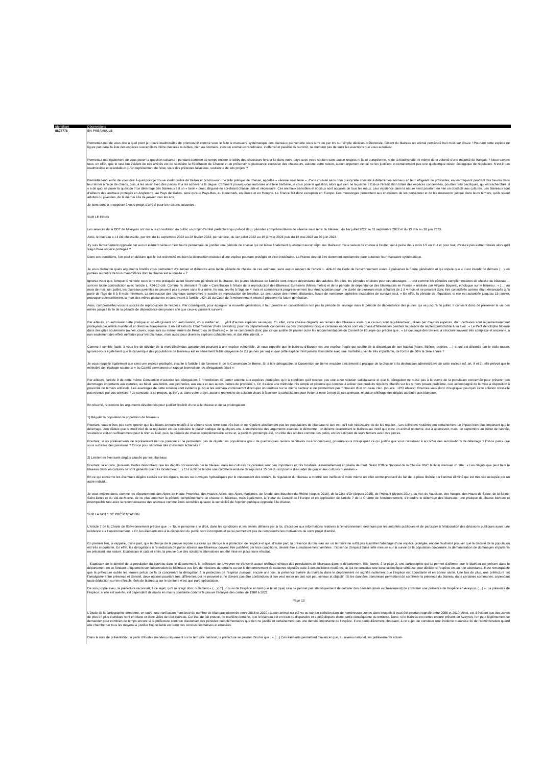| Identifiant | Observations |
| --- | --- |
| 8627775 | EN PRÉAMBULE Permettez-moi de vous dire à quel point je trouve inadmissible de promouvoir comme vous le faite le massacre systématique des blaireaux par vénerie sous terre ou par tirs sur simple décision préfectorale, faisant du blaireau un animal persécuté huit mois sur douze ! Pourtant cette espèce ne figure pas dans la liste des espèces susceptibles d'être classées nuisibles, bien au contraire, c'est un animal extraordinaire, inoffensif et paisible de surcroît, ne méritant pas de subir les exactions que vous autorisez. Permettez-moi également de vous poser la question suivante : pendant combien de temps encore le lobby des chasseurs fera la loi dans notre pays avec votre soutien sans aucun respect ni la loi européenne, ni de la biodiversité, ni même de la volonté d'une majorité de français ? Nous savons tous, en effet, que le seul but évident de ces arrêtés est de satisfaire la Fédération de Chasse et de préserver la jouissance exclusive des chasseurs, aucune autre raison, aucun argument censé ne les justifient et certainement pas une quelconque raison écologique de régulation. N'est-il pas inadmissible et scandaleux qu'un représentant de l'état, sous des prétextes fallacieux, soutienne de tels projets ? Permettez-moi enfin de vous dire à quel point je trouve inadmissible de tolérer et promouvoir une telle pratique de chasse, appelée « vénerie sous terre », d'une cruauté sans nom puisqu'elle consiste à déterrer les animaux en leur infligeant de profondes, en les traquant pendant des heures dans leur terrier à l'aide de chiens, puis, à les saisir avec des pinces et à les achever à la dague. Comment pouvez-vous autoriser une telle barbarie, je vous pose la question, alors que rien ne la justifie ? Est-ce l'éradication totale des espèces concernées, pourtant très pacifiques, qui est recherchée, il y a de quoi se poser la question ? Le déterrage des blaireaux est un « loisir » cruel, déguisé en soi-disant chasse utile et nécessaire. Ces animaux sensibles et sociaux sont accusés de tous les maux. Leur existence dans la nature n'est pourtant en rien un obstacle aux cultures. Les blaireaux sont d'ailleurs des animaux protégés en Angleterre, au Pays de Galles, ainsi qu'aux Pays-Bas, au Danemark, en Grèce et en Hongrie. La France fait donc exception en Europe. Ces mensonges permettent aux chasseurs de les persécuter et de les massacrer jusque dans leurs terriers, qu'ils soient adultes ou juvéniles, de la mi-mai à la mi-janvier tous les ans. Je tiens donc à m'opposer à votre projet d'arrêté pour les raisons suivantes : SUR LE FOND Les services de la DDT de l'Aveyron ont mis à la consultation du public un projet d'arrêté préfectoral qui prévoit deux périodes complémentaires de vénerie sous terre du blaireau, du 1er juillet 2022 au 11 septembre 2022 et du 15 mai au 30 juin 2023. Ainsi, le blaireau a-t-il été chassable, par tirs, du 11 septembre 2022 au 28 février 2023, par vènerie, du 1er juillet 2022 au 15 janvier 2023 puis du 15 mai 2023 au 30 juin 2023. J'y suis farouchement opposée car aucun élément sérieux n'est fourni permettant de justifier une période de chasse qui ne laisse finalement quasiment aucun répit aux blaireaux d'une saison de chasse à l'autre, soit à peine deux mois 1/2 en tout et pour tout, n'est-ce pas extraordinaire alors qu'il s'agit d'une espèce protégée ? Dans ces conditions, l'on peut en déduire que le but recherché est bien la destruction massive d'une espèce pourtant protégée et c'est intolérable. La France devrait être durement condamnée pour autoriser leur massacre systématique. Je vous demande quels arguments fondés vous permettent d'autoriser et d'étendre ainsi ladite période de chasse de ces animaux, sans aucun respect de l'article L. 424-10 du Code de l'environnement visant à préserver la future génération et qui stipule que « il est interdit de détruire (…) les portées ou petits de tous mammifères dont la chasse est autorisée » ? Ignorez-vous que, lorsque la vénerie sous terre est pratiquée avant l'ouverture générale de la chasse, les jeunes blaireaux de l'année sont encore dépendants des adultes. En effet, les périodes choisies pour ces abattages — tout comme les périodes complémentaires de chasse du blaireau — sont en totale contradiction avec l'article L. 424-10 cité. Comme l'a démontré l'étude « Contribution à l'étude de la reproduction des Blaireaux Eurasiens (Meles meles) et de la période de dépendance des blaireautins en France » réalisée par Virginie Boyaval, éthologue sur le blaireau : « […] au mois de mai, juin, juillet, les blaireaux juvéniles ne peuvent pas survivre sans leur mère. Ils sont sevrés à l'âge de 4 mois et commencent progressivement leur émancipation pour une durée de plusieurs mois s'étalant de 1 à 4 mois et ne peuvent donc être considérés comme étant émancipés qu'à partir de l'âge de 6 à 8 mois minimum. La destruction des blaireaux compromet le succès de reproduction de l'espèce. La destruction des mères allaitantes, laisse de nombreux orphelins incapables de survivre seul. » En effet, la période de régulation, si elle est autorisée jusqu'au 15 janvier, provoque potentiellement la mort des mères gestantes et contrevient à l'article L424.10 du Code de l'environnement visant à préserver la future génération. Ainsi, compromettez-vous le succès de reproduction de l'espèce. Par conséquent, pour épargner la nouvelle génération, il faut prendre en considération non pas la période de sevrage mais la période de dépendance des jeunes qui va jusqu'à fin juillet. Il convient donc de préserver la vie des mères jusqu'à la fin de la période de dépendance des jeunes afin que ceux-ci puissent survivre. Par ailleurs, en autorisant cette pratique et en élargissant son autorisation, vous mettez en … péril d'autres espèces sauvages. En effet, cette chasse dégrade les terriers des blaireaux alors que ceux-ci sont régulièrement utilisés par d'autres espèces, dont certaines sont réglementairement protégées par arrêté ministériel et directive européenne. Il en est ainsi du Chat forestier (Felis silvestris), pour les départements concernés ou des chiroptères lorsque certaines espèces sont en phase d'hibernation pendant la période de septembre/octobre à fin avril : « Le Petit rhinolophe hiberne dans des gîtes souterrains (mines, caves, sous-sols ou même terriers de Renard ou de Blaireau) ». Je ne comprends donc pas ce qui justifie de passer outre les recommandations du Conseil de l'Europe qui précise que : « Le creusage des terriers, à structure souvent très complexe et ancienne, a non seulement des effets néfastes pour les blaireaux, mais aussi pour diverses espèces cohabitantes, et doit être interdit. » Comme il semble facile, à vous lire de décider de la mort d'individus appartenant pourtant à une espèce vulnérable. Je vous rappelle que le blaireau d'Europe est une espèce fragile qui souffre de la disparition de son habitat (haies, lisières, prairies, …) et qui est décimée par le trafic routier. Ignorez-vous également que la dynamique des populations de blaireaux est extrêmement faible (moyenne de 2,7 jeunes par an) et que cette espèce n'est jamais abondante avec une mortalité juvénile très importante, de l'ordre de 50% la 1ère année ? Je vous rappelle également que c'est une espèce protégée, inscrite à l'article 7 de l'annexe III de la Convention de Berne. Si, à titre dérogatoire, la Convention de Berne encadre strictement la pratique de la chasse et la destruction administrative de cette espèce (cf. art. 8 et 9), elle prévoit que le ministère de l'écologie soumette « au Comité permanent un rapport biennal sur les dérogations faites ». Par ailleurs, l'article 9 de cette même Convention n'autorise les dérogations à l'interdiction de porter atteinte aux espèces protégées qu'« à condition qu'il n'existe pas une autre solution satisfaisante et que la dérogation ne nuise pas à la survie de la population concernée pour prévenir des dommages importants aux cultures, au bétail, aux forêts, aux pêcheries, aux eaux et aux autres formes de propriété ». Or, il existe une méthode très simple et pérenne qui consiste à utiliser des produits répulsifs olfactifs sur les terriers posant problème, ceci accompagné de la mise à disposition à proximité de terriers artificiels. Les avantages de cette solution sont évidents puisque les animaux continueront d'occuper un territoire sur le même secteur et ne permettront pas l'intrusion d'un nouveau clan. (source : LPO Alsace). Pourriez-vous donc m'expliquer pourquoi cette solution n'est-elle pas retenue par vos services ? Je constate, à ce propos, qu'il n'y a, dans votre projet, aucune recherche de solution visant à favoriser la cohabitation pour éviter la mise à mort de ces animaux, ni aucun chiffrage des dégâts attribués aux blaireaux. En résumé, reprenons les arguments développés pour justifier l'intérêt d'une telle chasse et de sa prolongation : 1) Réguler la population la population de blaireaux Pourtant, vous n'êtes pas sans ignorer que les bilans annuels relatifs à la vénerie sous terre sont très bas et ne régulent absolument pas les populations de blaireaux si tant est qu'il soit nécessaire de de les réguler... Les collisions routières ont certainement un impact bien plus important que le déterrage. J'en déduis que le motif réel de la régulation est de satisfaire le plaisir sadique de quelques-uns. L'incohérence des arguments avancés le démontre : on déterre cruellement le blaireau au motif que c'est un animal nocturne, dur à apercevoir, mais, de septembre au début de l'année, soudain le voit-on suffisamment pour le tirer au fusil, puis, la période de chasse complémentaire arrive et, à partir du printemps-été, on cible des adultes comme des petits, en les extirpant de leurs terriers avec des pinces. Pourtant, si les prélèvements ne représentent rien ou presque et ne permettent pas de réguler les populations (pour de quelconques raisons sanitaires ou économiques), pourriez-vous m'expliquez ce qui justifie que vous continuiez à accorder des autorisations de déterrage ? Est-ce parce que vous subissez des pressions ? Est-ce pour satisfaire des chasseurs acharnés ? 2) Limiter les éventuels dégâts causés par les blaireaux Pourtant, là encore, plusieurs études démontrent que les dégâts occasionnés par le blaireau dans les cultures de céréales sont peu importants et très localisés, essentiellement en lisière de forêt. Selon l'Office National de la Chasse ONC bulletin mensuel n° 104 : « Les dégâts que peut faire le blaireau dans les cultures ne sont gênants que très localement (…) Et il suffit de tendre une cordelette enduite de répulsif à 15 cm du sol pour le dissuader de goûter aux cultures humaines.» En ce qui concerne les éventuels dégâts causés sur les digues, routes ou ouvrages hydrauliques par le creusement des terriers, la régulation du blaireau a montré son inefficacité voire même un effet contre-productif du fait de la place libérée par l'animal éliminé qui est très vite occupée par un autre individu. Je vous enjoins donc, comme les départements des Alpes-de-Haute-Provence, des Hautes-Alpes, des Alpes-Maritimes, de l'Aude, des Bouches-du-Rhône (depuis 2016), de la Côte d'Or (depuis 2015), de l'Hérault (depuis 2014), du Var, du Vaucluse, des Vosges, des Hauts-de-Seine, de la Seine-Saint-Denis et du Val-de-Marne, de ne plus autoriser la période complémentaire de chasse du blaireau, mais également, à l'instar du Conseil de l'Europe et en application de l'article 7 de la Chartre de l'environnement, d'interdire le déterrage des blaireaux, une pratique de chasse barbare et incompatible tant avec la reconnaissance des animaux comme êtres sensibles qu'avec la sensibilité de l'opinion publique opposée à la chasse. SUR LA NOTE DE PRÉSENTATION L'Article 7 de la Charte de l'Environnement précise que : « Toute personne a le droit, dans les conditions et les limites définies par la loi, d'accéder aux informations relatives à l'environnement détenues par les autorités publiques et de participer à l'élaboration des décisions publiques ayant une incidence sur l'environnement. » Or, les éléments mis à la disposition du public sont incomplets et ne lui permettent pas de comprendre les motivations de votre projet d'arrêté. En premier lieu, je rappelle, d'une part, que la charge de la preuve repose sur celui qui déroge à la protection de l'espèce et que, d'autre part, la présence du blaireau sur un territoire ne suffit pas à justifier l'abattage d'une espèce protégée, encore faudrait-il prouver que la densité de la population est très importante. En effet, les dérogations à l'interdiction de porter atteinte aux blaireaux doivent être justifiées par trois conditions, devant être cumulativement vérifiées : l'absence d'impact d'une telle mesure sur la survie de la population concernée, la démonstration de dommages importants en précisant leur nature, localisation et coût et enfin, la preuve que des solutions alternatives ont été mise en place sans résultat, - S'agissant de la densité de la population du blaireau dans le département, la préfecture de l'Aveyron ne transmet aucun chiffrage sérieux des populations de blaireaux dans le département. Elle fournit, à la page 2, une cartographie qui lui permet d'affirmer que le blaireau est présent dans le département en se fondant uniquement sur l'observation de blaireaux vus lors de missions de terrains ou sur le dénombrement de cadavres signalés suite à des collisions routières, ce qui ne constitue une base scientifique sérieuse pour décider si l'espèce est ou non abondante. Il est remarquable que la préfecture oublie les termes précis de la loi concernant la dérogation à la protection de l'espèce puisque, encore une fois, la présence avérée du blaireau dans le département ne signifie nullement que l'espèce est abondante et en bonne santé. Une fois de plus, une préfecture fait l'amalgame entre présence et densité, deux notions pourtant très différentes qui ne peuvent et ne doivent pas être confondues si l'on veut rester un tant soit peu sérieux et objectif ! Si les données transmises permettent de confirmer la présence du blaireau dans certaines communes, cependant toute déduction sur les effectifs réels de blaireaux sur le territoire n'est que pure spéculation. De son propre aveu, la préfecture reconnaît, à ce sujet, qu'il ne s'agit donc nullement « (…) [d'] un suivi de l'espèce en tant que tel et [que] cela ne permet pas statistiquement de calculer des densités [mais exclusivement] de constater une présence de l'espèce en Aveyron. (…) ». La présence de l'espèce, si elle est avérée, est cependant de moins en moins constante comme le prouve l'analyse des cartes de 1988 à 2021. Page 13 L'étude de la cartographie démontre, en outre, une raréfaction manifeste du nombre de blaireaux observés entre 2016 et 2020 : aucun animal n'a été vu ou tué par collision dans de nombreuses zones dans lesquels il avait été pourtant signalé entre 2006 et 2010. Ainsi, est-il évident que des zones de plus en plus étendues sont en blanc et donc vides de tout blaireau. Cet état de fait prouve, de manière certaine, que le blaireau est en train de disparaitre et a déjà disparu d'une partie conséquente du territoire. Donc, si le blaireau est certes encore présent en Aveyron, l'on peut légitimement se demander pour combien de temps encore si la préfecture continue d'autoriser des périodes complémentaires que rien ne justifie et certainement pas une densité importante de l'espèce. Il est particulièrement choquant, à ce sujet, de constater une évidente mauvaise foi de l'administration quand elle cherche par tous les moyens à justifier l'injustifiable en tirant des conclusions hâtives et erronées. Dans la note de présentation, à partir d'études menées uniquement sur le territoire national, la préfecture se permet d'écrire que : « (…) Ces éléments permettent d'avancer que, au niveau national, les prélèvements actuel- |